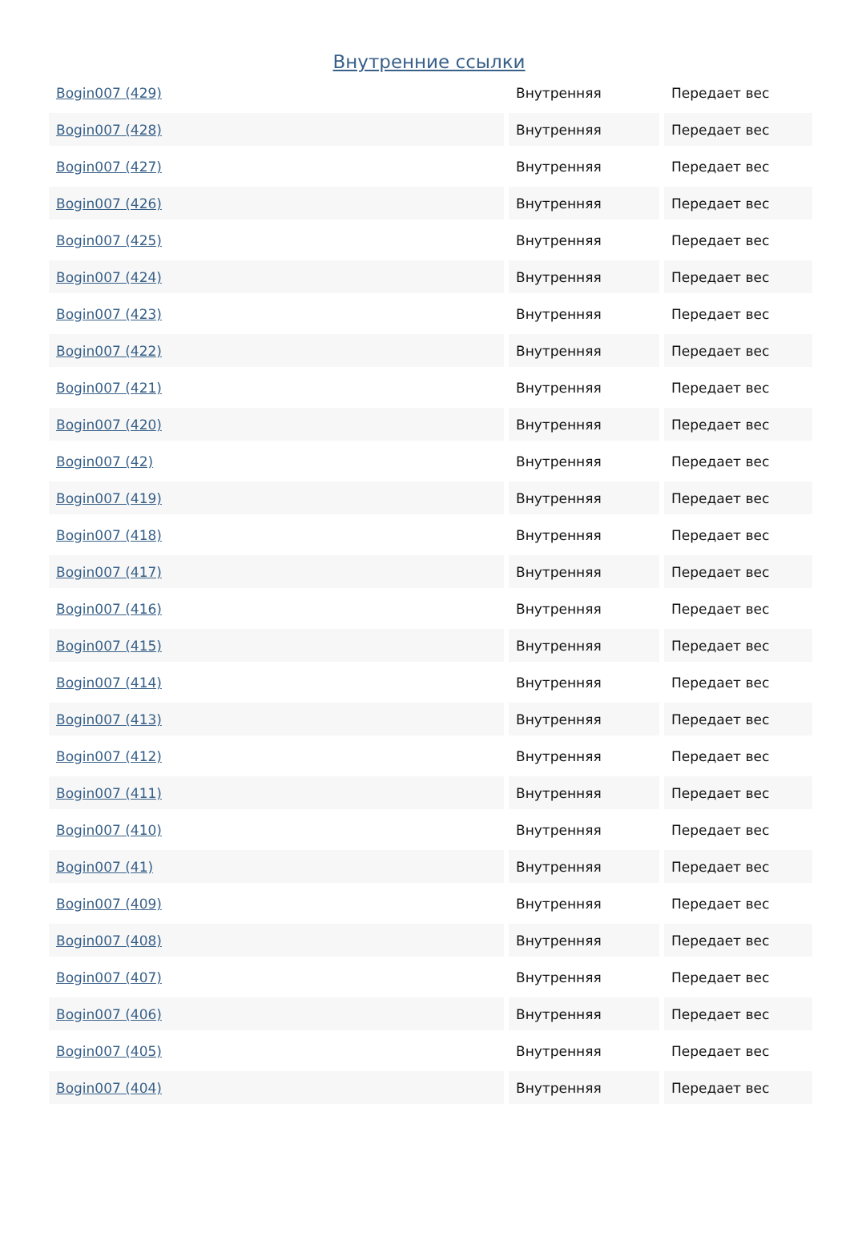Внутренние ссылки
| Bogin007 (429) | Внутренняя | Передает вес |
| Bogin007 (428) | Внутренняя | Передает вес |
| Bogin007 (427) | Внутренняя | Передает вес |
| Bogin007 (426) | Внутренняя | Передает вес |
| Bogin007 (425) | Внутренняя | Передает вес |
| Bogin007 (424) | Внутренняя | Передает вес |
| Bogin007 (423) | Внутренняя | Передает вес |
| Bogin007 (422) | Внутренняя | Передает вес |
| Bogin007 (421) | Внутренняя | Передает вес |
| Bogin007 (420) | Внутренняя | Передает вес |
| Bogin007 (42) | Внутренняя | Передает вес |
| Bogin007 (419) | Внутренняя | Передает вес |
| Bogin007 (418) | Внутренняя | Передает вес |
| Bogin007 (417) | Внутренняя | Передает вес |
| Bogin007 (416) | Внутренняя | Передает вес |
| Bogin007 (415) | Внутренняя | Передает вес |
| Bogin007 (414) | Внутренняя | Передает вес |
| Bogin007 (413) | Внутренняя | Передает вес |
| Bogin007 (412) | Внутренняя | Передает вес |
| Bogin007 (411) | Внутренняя | Передает вес |
| Bogin007 (410) | Внутренняя | Передает вес |
| Bogin007 (41) | Внутренняя | Передает вес |
| Bogin007 (409) | Внутренняя | Передает вес |
| Bogin007 (408) | Внутренняя | Передает вес |
| Bogin007 (407) | Внутренняя | Передает вес |
| Bogin007 (406) | Внутренняя | Передает вес |
| Bogin007 (405) | Внутренняя | Передает вес |
| Bogin007 (404) | Внутренняя | Передает вес |